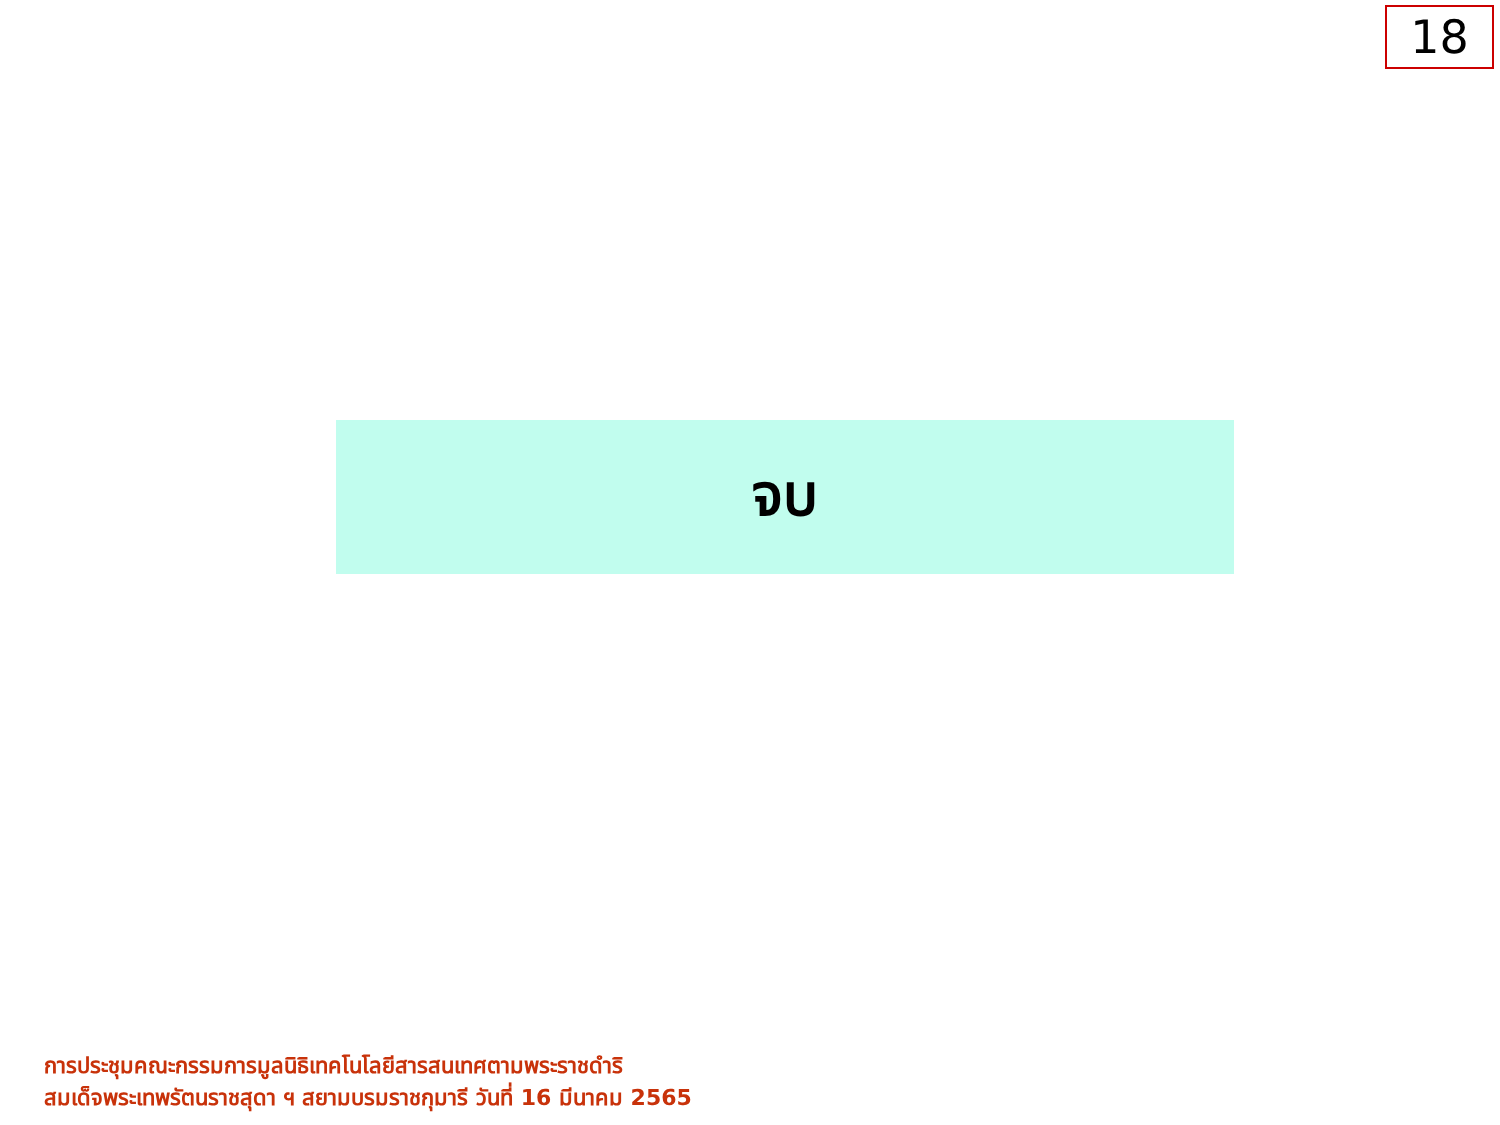18
จบ
การประชุมคณะกรรมการมูลนิธิเทคโนโลยีสารสนเทศตามพระราชดำริ
สมเด็จพระเทพรัตนราชสุดา ฯ สยามบรมราชกุมารี วันที่ 16 มีนาคม 2565